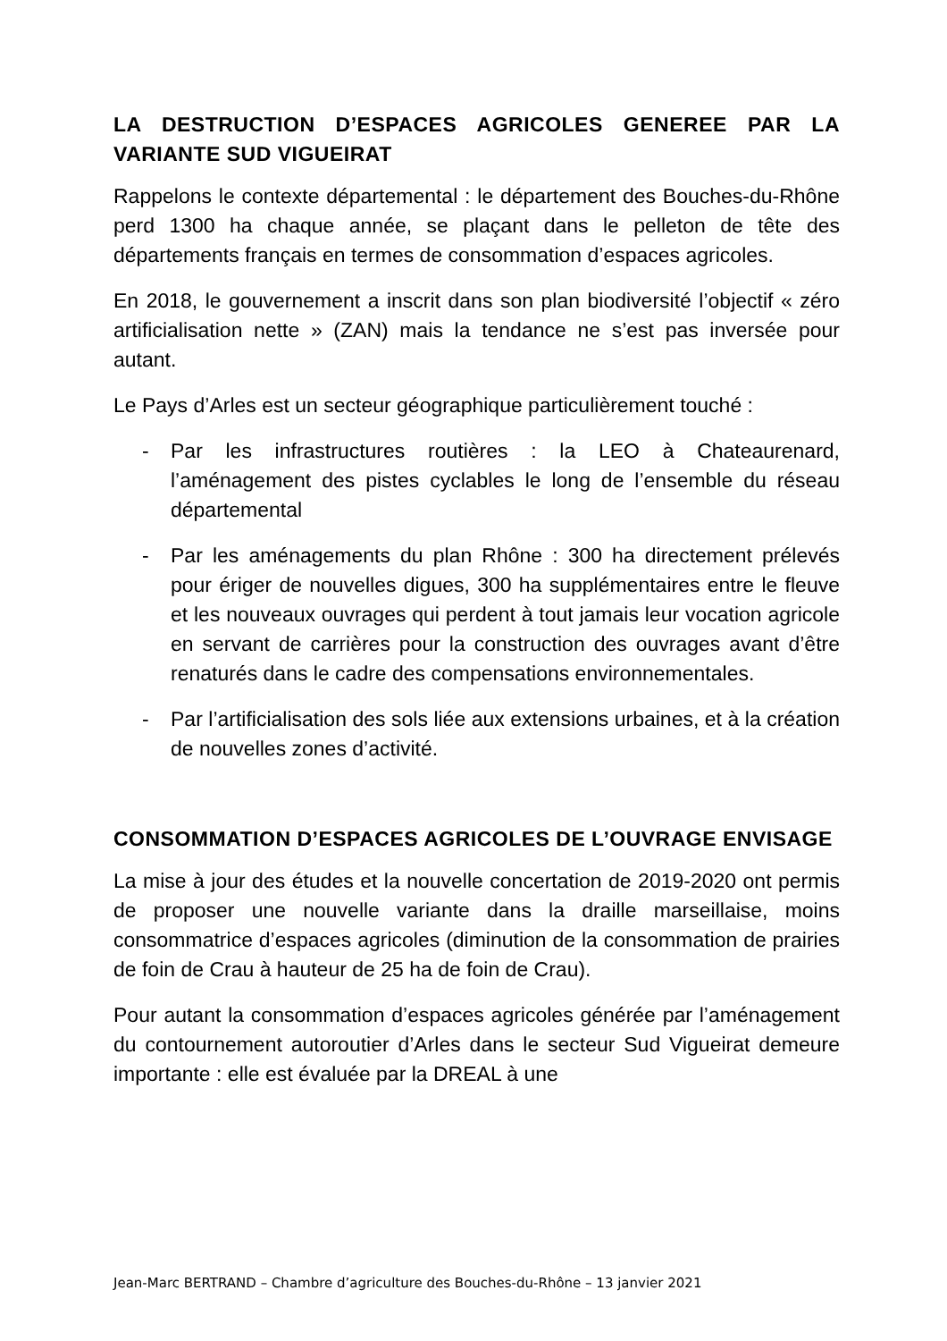LA DESTRUCTION D’ESPACES AGRICOLES GENEREE PAR LA VARIANTE SUD VIGUEIRAT
Rappelons le contexte départemental : le département des Bouches-du-Rhône perd 1300 ha chaque année, se plaçant dans le pelleton de tête des départements français en termes de consommation d’espaces agricoles.
En 2018, le gouvernement a inscrit dans son plan biodiversité l’objectif « zéro artificialisation nette » (ZAN) mais la tendance ne s’est pas inversée pour autant.
Le Pays d’Arles est un secteur géographique particulièrement touché :
- Par les infrastructures routières : la LEO à Chateaurenard, l’aménagement des pistes cyclables le long de l’ensemble du réseau départemental
- Par les aménagements du plan Rhône : 300 ha directement prélevés pour ériger de nouvelles digues, 300 ha supplémentaires entre le fleuve et les nouveaux ouvrages qui perdent à tout jamais leur vocation agricole en servant de carrières pour la construction des ouvrages avant d’être renaturés dans le cadre des compensations environnementales.
- Par l’artificialisation des sols liée aux extensions urbaines, et à la création de nouvelles zones d’activité.
CONSOMMATION D’ESPACES AGRICOLES DE L’OUVRAGE ENVISAGE
La mise à jour des études et la nouvelle concertation de 2019-2020 ont permis de proposer une nouvelle variante dans la draille marseillaise, moins consommatrice d’espaces agricoles (diminution de la consommation de prairies de foin de Crau à hauteur de 25 ha de foin de Crau).
Pour autant la consommation d’espaces agricoles générée par l’aménagement du contournement autoroutier d’Arles dans le secteur Sud Vigueirat demeure importante : elle est évaluée par la DREAL à une
Jean-Marc BERTRAND – Chambre d’agriculture des Bouches-du-Rhône – 13 janvier 2021